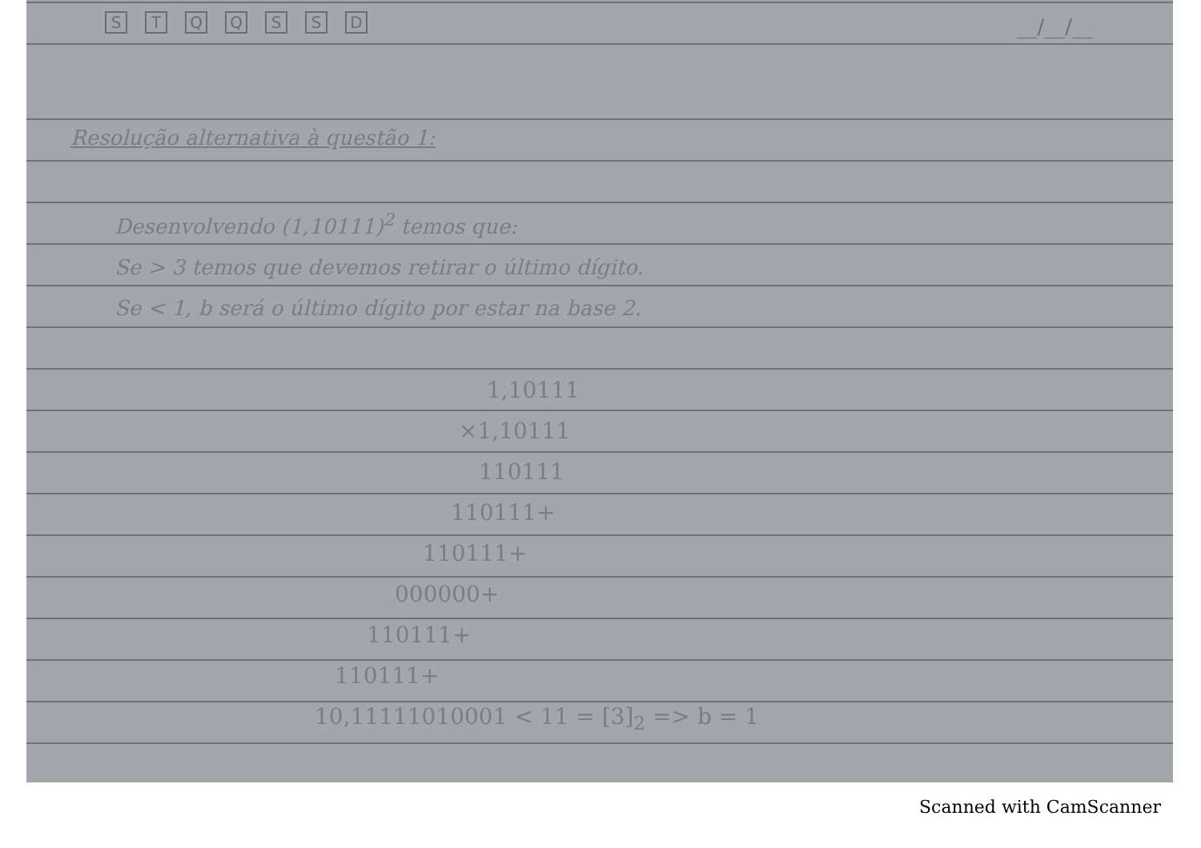STQQSSD
__/__/__
Resolução alternativa à questão 1:
Desenvolvendo (1,10111)<sup>2</sup> temos que:
Se > 3 temos que devemos retirar o último dígito.
Se < 1, b será o último dígito por estar na base 2.
1,10111
×1,10111
110111
110111+
110111+
000000+
110111+
110111+
10,11111010001 < 11 = [3]<sub>2</sub> => b = 1
Scanned with CamScanner